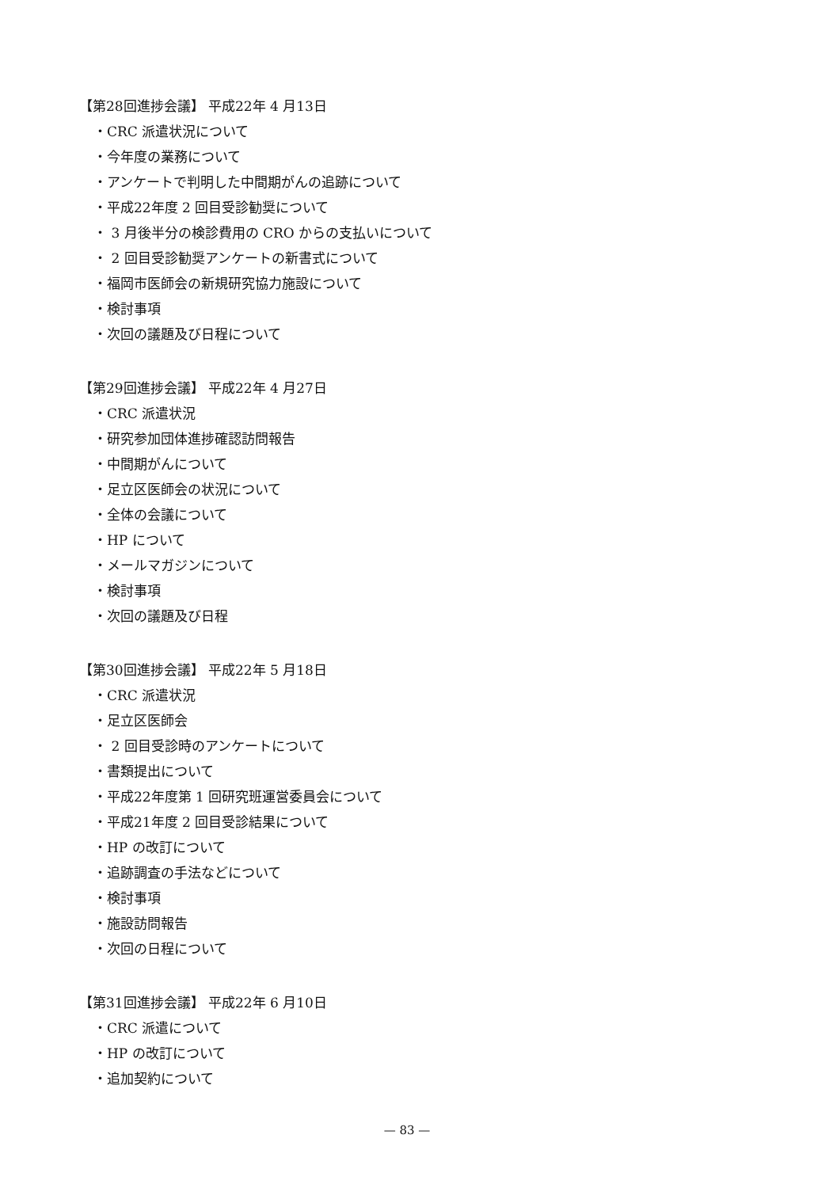【第28回進捗会議】 平成22年 4 月13日
・CRC 派遣状況について
・今年度の業務について
・アンケートで判明した中間期がんの追跡について
・平成22年度 2 回目受診勧奨について
・ 3 月後半分の検診費用の CRO からの支払いについて
・ 2 回目受診勧奨アンケートの新書式について
・福岡市医師会の新規研究協力施設について
・検討事項
・次回の議題及び日程について
【第29回進捗会議】 平成22年 4 月27日
・CRC 派遣状況
・研究参加団体進捗確認訪問報告
・中間期がんについて
・足立区医師会の状況について
・全体の会議について
・HP について
・メールマガジンについて
・検討事項
・次回の議題及び日程
【第30回進捗会議】 平成22年 5 月18日
・CRC 派遣状況
・足立区医師会
・ 2 回目受診時のアンケートについて
・書類提出について
・平成22年度第 1 回研究班運営委員会について
・平成21年度 2 回目受診結果について
・HP の改訂について
・追跡調査の手法などについて
・検討事項
・施設訪問報告
・次回の日程について
【第31回進捗会議】 平成22年 6 月10日
・CRC 派遣について
・HP の改訂について
・追加契約について
— 83 —